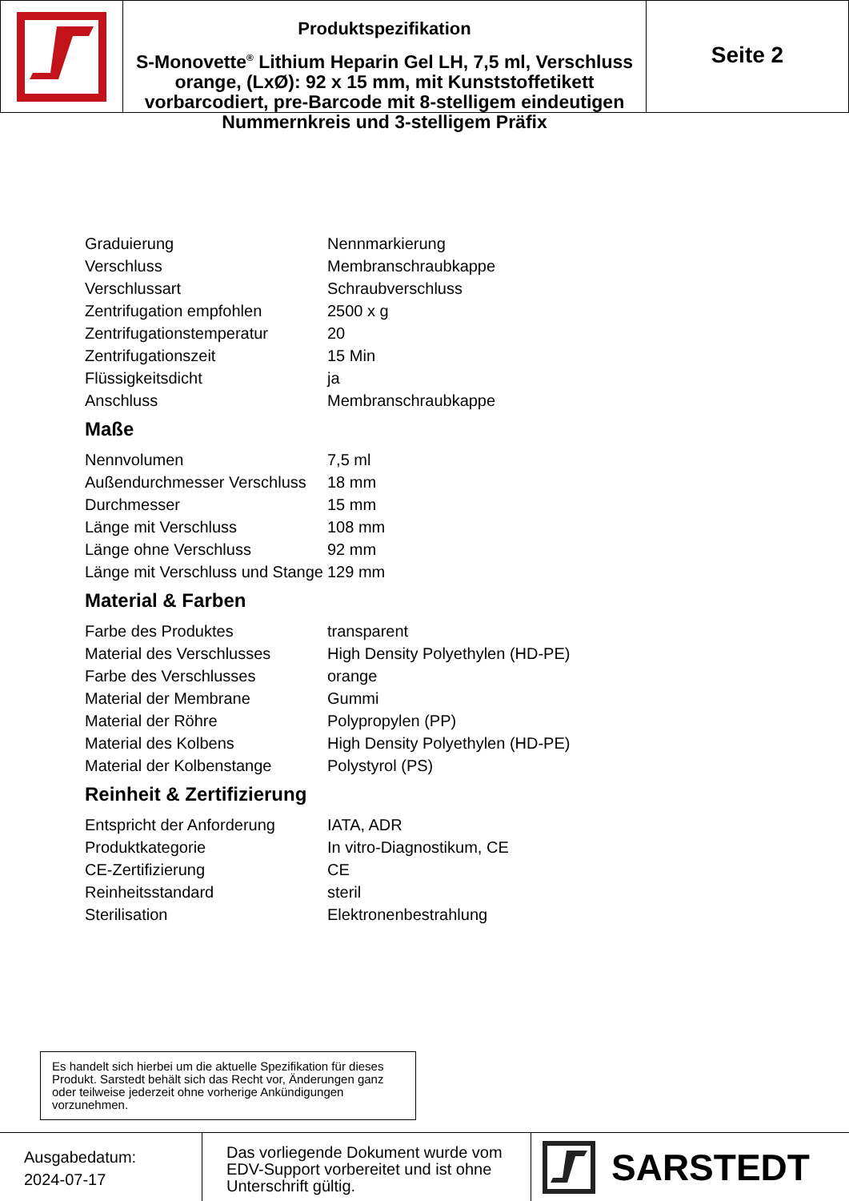Produktspezifikation
S-Monovette<sup>®</sup> Lithium Heparin Gel LH, 7,5 ml, Verschluss orange, (LxØ): 92 x 15 mm, mit Kunststoffetikett vorbarcodiert, pre-Barcode mit 8-stelligem eindeutigen Nummernkreis und 3-stelligem Präfix
Seite 2
| Graduierung | Nennmarkierung |
| Verschluss | Membranschraubkappe |
| Verschlussart | Schraubverschluss |
| Zentrifugation empfohlen | 2500 x g |
| Zentrifugationstemperatur | 20 |
| Zentrifugationszeit | 15 Min |
| Flüssigkeitsdicht | ja |
| Anschluss | Membranschraubkappe |
Maße
| Nennvolumen | 7,5 ml |
| Außendurchmesser Verschluss | 18 mm |
| Durchmesser | 15 mm |
| Länge mit Verschluss | 108 mm |
| Länge ohne Verschluss | 92 mm |
| Länge mit Verschluss und Stange | 129 mm |
Material & Farben
| Farbe des Produktes | transparent |
| Material des Verschlusses | High Density Polyethylen (HD-PE) |
| Farbe des Verschlusses | orange |
| Material der Membrane | Gummi |
| Material der Röhre | Polypropylen (PP) |
| Material des Kolbens | High Density Polyethylen (HD-PE) |
| Material der Kolbenstange | Polystyrol (PS) |
Reinheit & Zertifizierung
| Entspricht der Anforderung | IATA, ADR |
| Produktkategorie | In vitro-Diagnostikum, CE |
| CE-Zertifizierung | CE |
| Reinheitsstandard | steril |
| Sterilisation | Elektronenbestrahlung |
Es handelt sich hierbei um die aktuelle Spezifikation für dieses Produkt. Sarstedt behält sich das Recht vor, Änderungen ganz oder teilweise jederzeit ohne vorherige Ankündigungen vorzunehmen.
Ausgabedatum:
2024-07-17
Das vorliegende Dokument wurde vom EDV-Support vorbereitet und ist ohne Unterschrift gültig.
SARSTEDT